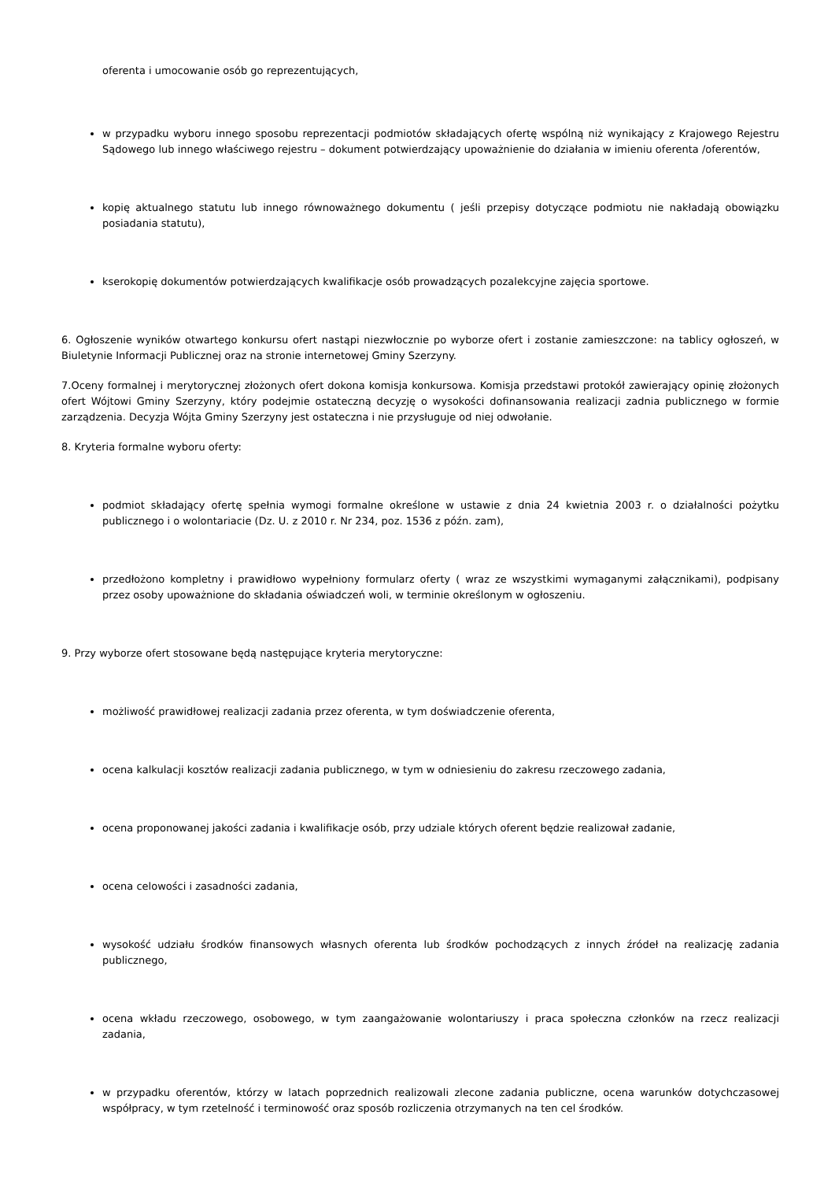oferenta i umocowanie osób go reprezentujących,
w przypadku wyboru innego sposobu reprezentacji podmiotów składających ofertę wspólną niż wynikający z Krajowego Rejestru Sądowego lub innego właściwego rejestru – dokument potwierdzający upoważnienie do działania w imieniu oferenta /oferentów,
kopię aktualnego statutu lub innego równoważnego dokumentu ( jeśli przepisy dotyczące podmiotu nie nakładają obowiązku posiadania statutu),
kserokopię dokumentów potwierdzających kwalifikacje osób prowadzących pozalekcyjne zajęcia sportowe.
6. Ogłoszenie wyników otwartego konkursu ofert nastąpi niezwłocznie po wyborze ofert i zostanie zamieszczone: na tablicy ogłoszeń, w Biuletynie Informacji Publicznej oraz na stronie internetowej Gminy Szerzyny.
7.Oceny formalnej i merytorycznej złożonych ofert dokona komisja konkursowa. Komisja przedstawi protokół zawierający opinię złożonych ofert Wójtowi Gminy Szerzyny, który podejmie ostateczną decyzję o wysokości dofinansowania realizacji zadnia publicznego w formie zarządzenia. Decyzja Wójta Gminy Szerzyny jest ostateczna i nie przysługuje od niej odwołanie.
8. Kryteria formalne wyboru oferty:
podmiot składający ofertę spełnia wymogi formalne określone w ustawie z dnia 24 kwietnia 2003 r. o działalności pożytku publicznego i o wolontariacie (Dz. U. z 2010 r. Nr 234, poz. 1536 z późn. zam),
przedłożono kompletny i prawidłowo wypełniony formularz oferty ( wraz ze wszystkimi wymaganymi załącznikami), podpisany przez osoby upoważnione do składania oświadczeń woli, w terminie określonym w ogłoszeniu.
9. Przy wyborze ofert stosowane będą następujące kryteria merytoryczne:
możliwość prawidłowej realizacji zadania przez oferenta, w tym doświadczenie oferenta,
ocena kalkulacji kosztów realizacji zadania publicznego, w tym w odniesieniu do zakresu rzeczowego zadania,
ocena proponowanej jakości zadania i kwalifikacje osób, przy udziale których oferent będzie realizował zadanie,
ocena celowości i zasadności zadania,
wysokość udziału środków finansowych własnych oferenta lub środków pochodzących z innych źródeł na realizację zadania publicznego,
ocena wkładu rzeczowego, osobowego, w tym zaangażowanie wolontariuszy i praca społeczna członków na rzecz realizacji zadania,
w przypadku oferentów, którzy w latach poprzednich realizowali zlecone zadania publiczne, ocena warunków dotychczasowej współpracy, w tym rzetelność i terminowość oraz sposób rozliczenia otrzymanych na ten cel środków.